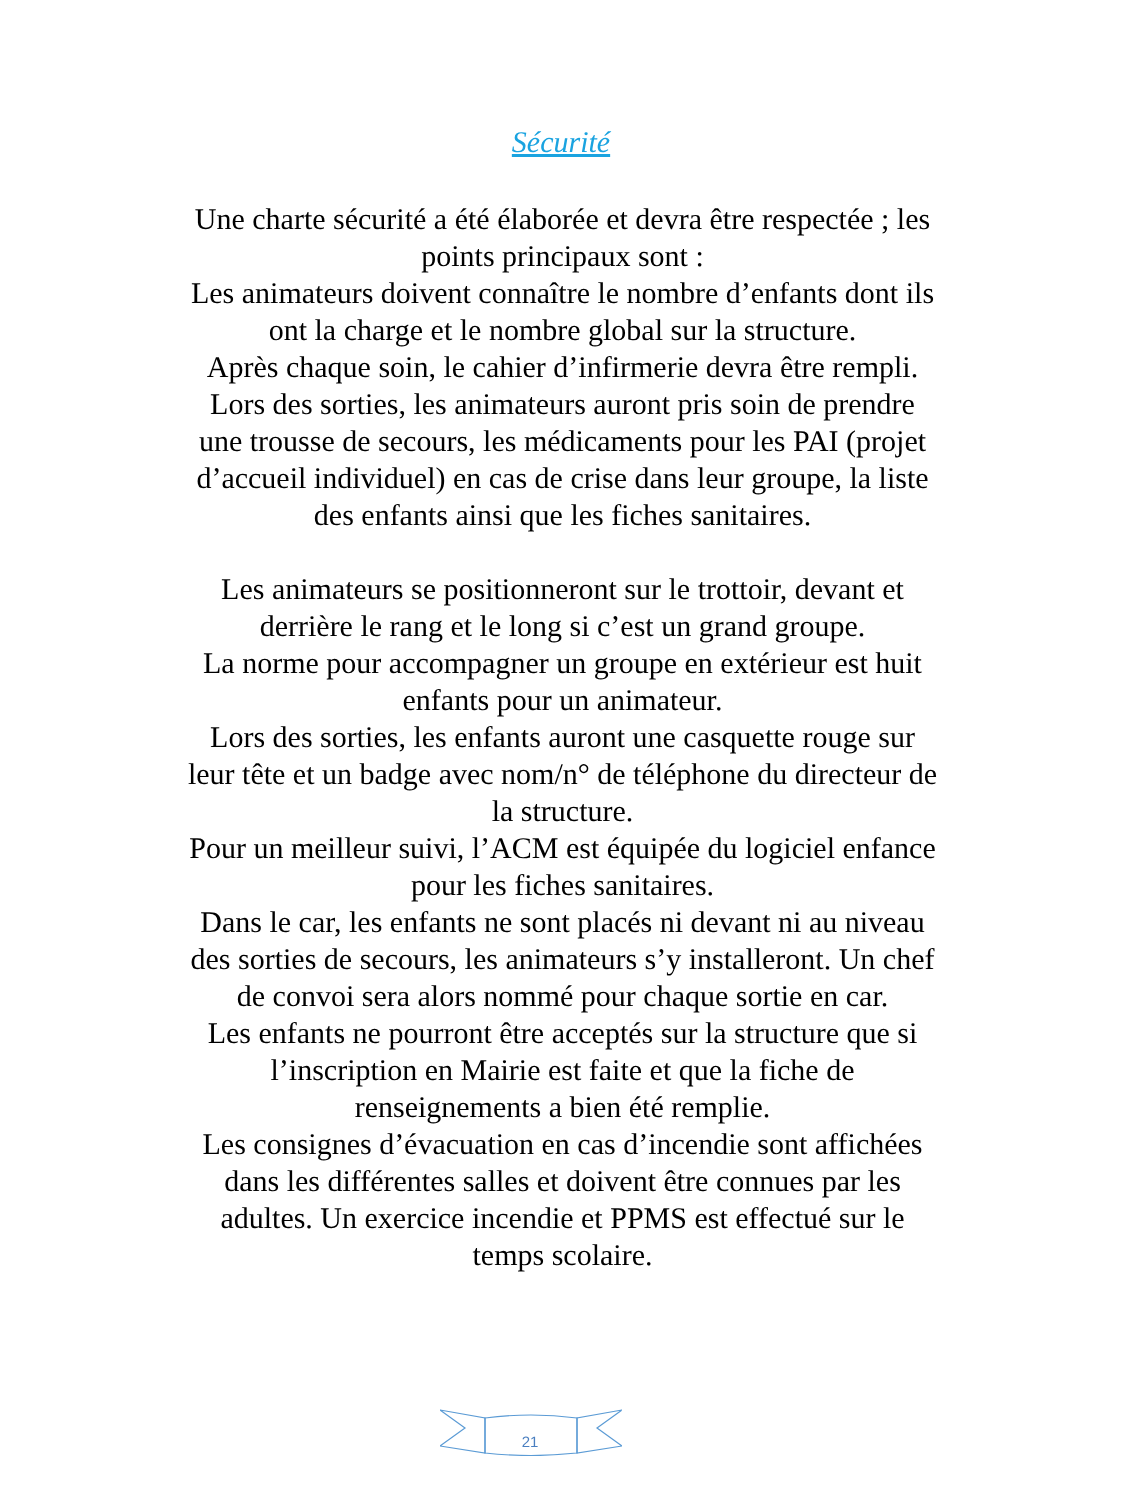Sécurité
Une charte sécurité a été élaborée et devra être respectée ; les points principaux sont :
Les animateurs doivent connaître le nombre d’enfants dont ils ont la charge et le nombre global sur la structure.
Après chaque soin, le cahier d’infirmerie devra être rempli.
Lors des sorties, les animateurs auront pris soin de prendre une trousse de secours, les médicaments pour les PAI (projet d’accueil individuel) en cas de crise dans leur groupe, la liste des enfants ainsi que les fiches sanitaires.
Les animateurs se positionneront sur le trottoir, devant et derrière le rang et le long si c’est un grand groupe.
La norme pour accompagner un groupe en extérieur est huit enfants pour un animateur.
Lors des sorties, les enfants auront une casquette rouge sur leur tête et un badge avec nom/n° de téléphone du directeur de la structure.
Pour un meilleur suivi, l’ACM est équipée du logiciel enfance pour les fiches sanitaires.
Dans le car, les enfants ne sont placés ni devant ni au niveau des sorties de secours, les animateurs s’y installeront. Un chef de convoi sera alors nommé pour chaque sortie en car.
Les enfants ne pourront être acceptés sur la structure que si l’inscription en Mairie est faite et que la fiche de renseignements a bien été remplie.
Les consignes d’évacuation en cas d’incendie sont affichées dans les différentes salles et doivent être connues par les adultes. Un exercice incendie et PPMS est effectué sur le temps scolaire.
21